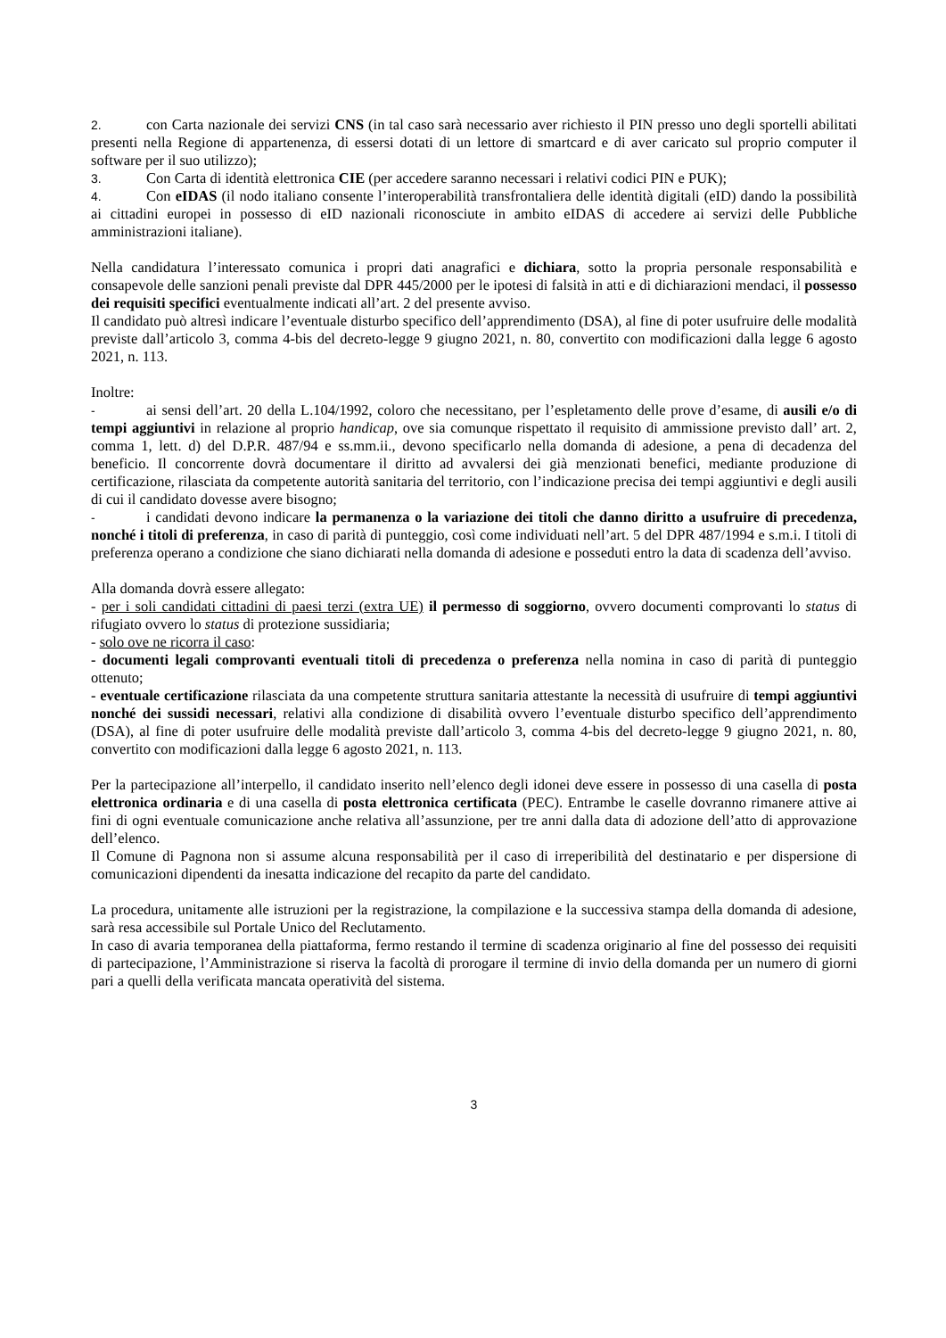2. con Carta nazionale dei servizi CNS (in tal caso sarà necessario aver richiesto il PIN presso uno degli sportelli abilitati presenti nella Regione di appartenenza, di essersi dotati di un lettore di smartcard e di aver caricato sul proprio computer il software per il suo utilizzo);
3. Con Carta di identità elettronica CIE (per accedere saranno necessari i relativi codici PIN e PUK);
4. Con eIDAS (il nodo italiano consente l’interoperabilità transfrontaliera delle identità digitali (eID) dando la possibilità ai cittadini europei in possesso di eID nazionali riconosciute in ambito eIDAS di accedere ai servizi delle Pubbliche amministrazioni italiane).
Nella candidatura l’interessato comunica i propri dati anagrafici e dichiara, sotto la propria personale responsabilità e consapevole delle sanzioni penali previste dal DPR 445/2000 per le ipotesi di falsità in atti e di dichiarazioni mendaci, il possesso dei requisiti specifici eventualmente indicati all’art. 2 del presente avviso.
Il candidato può altresì indicare l’eventuale disturbo specifico dell’apprendimento (DSA), al fine di poter usufruire delle modalità previste dall’articolo 3, comma 4-bis del decreto-legge 9 giugno 2021, n. 80, convertito con modificazioni dalla legge 6 agosto 2021, n. 113.
Inoltre:
- ai sensi dell’art. 20 della L.104/1992, coloro che necessitano, per l’espletamento delle prove d’esame, di ausili e/o di tempi aggiuntivi in relazione al proprio handicap, ove sia comunque rispettato il requisito di ammissione previsto dall’ art. 2, comma 1, lett. d) del D.P.R. 487/94 e ss.mm.ii., devono specificarlo nella domanda di adesione, a pena di decadenza del beneficio. Il concorrente dovrà documentare il diritto ad avvalersi dei già menzionati benefici, mediante produzione di certificazione, rilasciata da competente autorità sanitaria del territorio, con l’indicazione precisa dei tempi aggiuntivi e degli ausili di cui il candidato dovesse avere bisogno;
- i candidati devono indicare la permanenza o la variazione dei titoli che danno diritto a usufruire di precedenza, nonché i titoli di preferenza, in caso di parità di punteggio, così come individuati nell’art. 5 del DPR 487/1994 e s.m.i. I titoli di preferenza operano a condizione che siano dichiarati nella domanda di adesione e posseduti entro la data di scadenza dell’avviso.
Alla domanda dovrà essere allegato:
- per i soli candidati cittadini di paesi terzi (extra UE) il permesso di soggiorno, ovvero documenti comprovanti lo status di rifugiato ovvero lo status di protezione sussidiaria;
- solo ove ne ricorra il caso:
- documenti legali comprovanti eventuali titoli di precedenza o preferenza nella nomina in caso di parità di punteggio ottenuto;
- eventuale certificazione rilasciata da una competente struttura sanitaria attestante la necessità di usufruire di tempi aggiuntivi nonché dei sussidi necessari, relativi alla condizione di disabilità ovvero l’eventuale disturbo specifico dell’apprendimento (DSA), al fine di poter usufruire delle modalità previste dall’articolo 3, comma 4-bis del decreto-legge 9 giugno 2021, n. 80, convertito con modificazioni dalla legge 6 agosto 2021, n. 113.
Per la partecipazione all’interpello, il candidato inserito nell’elenco degli idonei deve essere in possesso di una casella di posta elettronica ordinaria e di una casella di posta elettronica certificata (PEC). Entrambe le caselle dovranno rimanere attive ai fini di ogni eventuale comunicazione anche relativa all’assunzione, per tre anni dalla data di adozione dell’atto di approvazione dell’elenco.
Il Comune di Pagnona non si assume alcuna responsabilità per il caso di irreperibilità del destinatario e per dispersione di comunicazioni dipendenti da inesatta indicazione del recapito da parte del candidato.
La procedura, unitamente alle istruzioni per la registrazione, la compilazione e la successiva stampa della domanda di adesione, sarà resa accessibile sul Portale Unico del Reclutamento.
In caso di avaria temporanea della piattaforma, fermo restando il termine di scadenza originario al fine del possesso dei requisiti di partecipazione, l’Amministrazione si riserva la facoltà di prorogare il termine di invio della domanda per un numero di giorni pari a quelli della verificata mancata operatività del sistema.
3